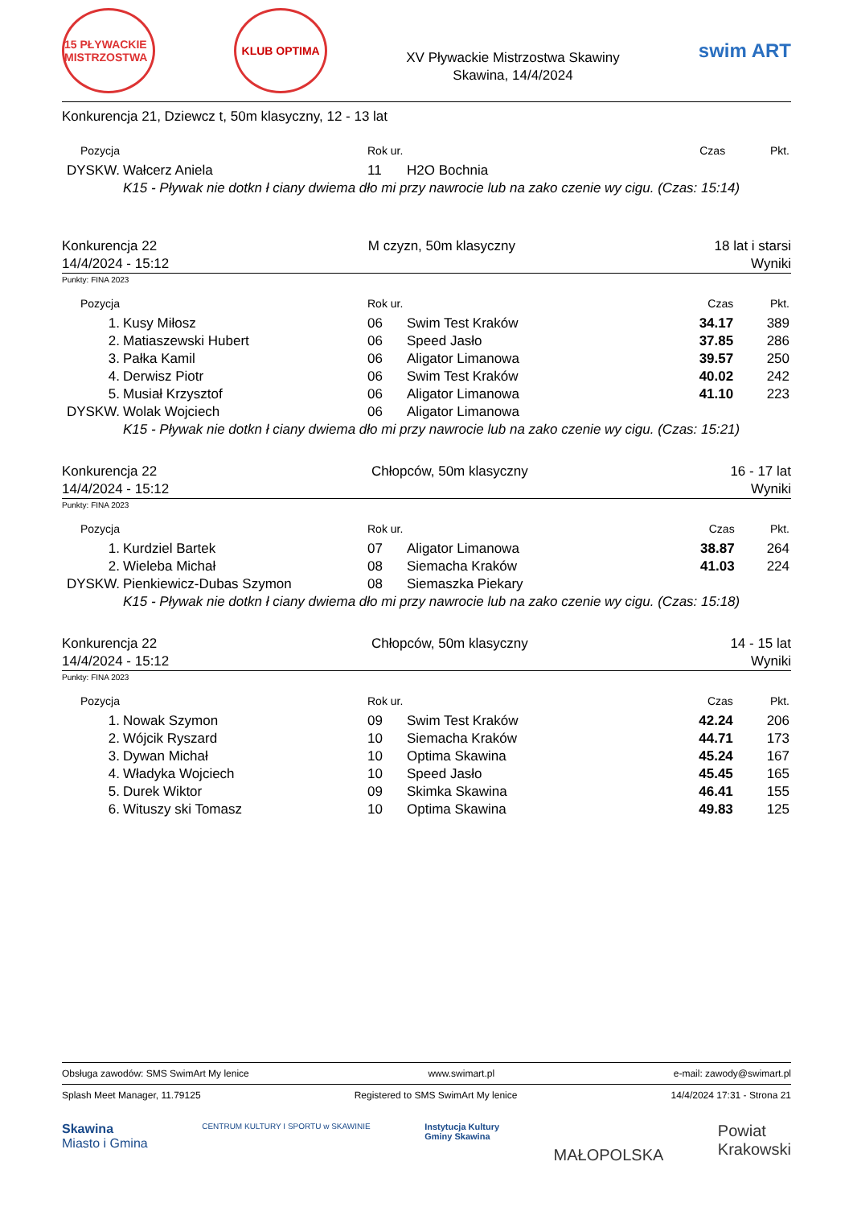15 PŁYWACKIE MISTRZOSTWA
KLUB OPTIMA
XV Pływackie Mistrzostwa Skawiny
Skawina, 14/4/2024
swim ART
Konkurencja 21, Dziewcz t, 50m klasyczny, 12 - 13 lat
| Pozycja | | Rok ur. | | Czas | Pkt. |
| --- | --- | --- | --- | --- | --- |
| DYSKW. | Wałcerz Aniela | 11 | H2O Bochnia | | |
| | K15 - Pływak nie dotkn ł ciany dwiema dło mi przy nawrocie lub na zako czenie wy cigu. (Czas: 15:14) | | | | |
Konkurencja 22
14/4/2024 - 15:12
M czyzn, 50m klasyczny 18 lat i starsi
Wyniki
Punkty: FINA 2023
| Pozycja | | Rok ur. | | Czas | Pkt. |
| --- | --- | --- | --- | --- | --- |
| 1. | Kusy Miłosz | 06 | Swim Test Kraków | 34.17 | 389 |
| 2. | Matiaszewski Hubert | 06 | Speed Jasło | 37.85 | 286 |
| 3. | Pałka Kamil | 06 | Aligator Limanowa | 39.57 | 250 |
| 4. | Derwisz Piotr | 06 | Swim Test Kraków | 40.02 | 242 |
| 5. | Musiał Krzysztof | 06 | Aligator Limanowa | 41.10 | 223 |
| DYSKW. | Wolak Wojciech | 06 | Aligator Limanowa | | |
| | K15 - Pływak nie dotkn ł ciany dwiema dło mi przy nawrocie lub na zako czenie wy cigu. (Czas: 15:21) | | | | |
Konkurencja 22
14/4/2024 - 15:12
Chłopców, 50m klasyczny 16 - 17 lat
Wyniki
Punkty: FINA 2023
| Pozycja | | Rok ur. | | Czas | Pkt. |
| --- | --- | --- | --- | --- | --- |
| 1. | Kurdziel Bartek | 07 | Aligator Limanowa | 38.87 | 264 |
| 2. | Wieleba Michał | 08 | Siemacha Kraków | 41.03 | 224 |
| DYSKW. | Pienkiewicz-Dubas Szymon | 08 | Siemaszka Piekary | | |
| | K15 - Pływak nie dotkn ł ciany dwiema dło mi przy nawrocie lub na zako czenie wy cigu. (Czas: 15:18) | | | | |
Konkurencja 22
14/4/2024 - 15:12
Chłopców, 50m klasyczny 14 - 15 lat
Wyniki
Punkty: FINA 2023
| Pozycja | | Rok ur. | | Czas | Pkt. |
| --- | --- | --- | --- | --- | --- |
| 1. | Nowak Szymon | 09 | Swim Test Kraków | 42.24 | 206 |
| 2. | Wójcik Ryszard | 10 | Siemacha Kraków | 44.71 | 173 |
| 3. | Dywan Michał | 10 | Optima Skawina | 45.24 | 167 |
| 4. | Władyka Wojciech | 10 | Speed Jasło | 45.45 | 165 |
| 5. | Durek Wiktor | 09 | Skimka Skawina | 46.41 | 155 |
| 6. | Wituszy ski Tomasz | 10 | Optima Skawina | 49.83 | 125 |
Obsługa zawodów: SMS SwimArt My lenice www.swimart.pl e-mail: zawody@swimart.pl
Splash Meet Manager, 11.79125 Registered to SMS SwimArt My lenice 14/4/2024 17:31 - Strona 21
Skawina
Miasto i Gmina
CENTRUM KULTURY I SPORTU w SKAWINIE
Instytucja Kultury
Gminy Skawina
MAŁOPOLSKA
Powiat
Krakowski